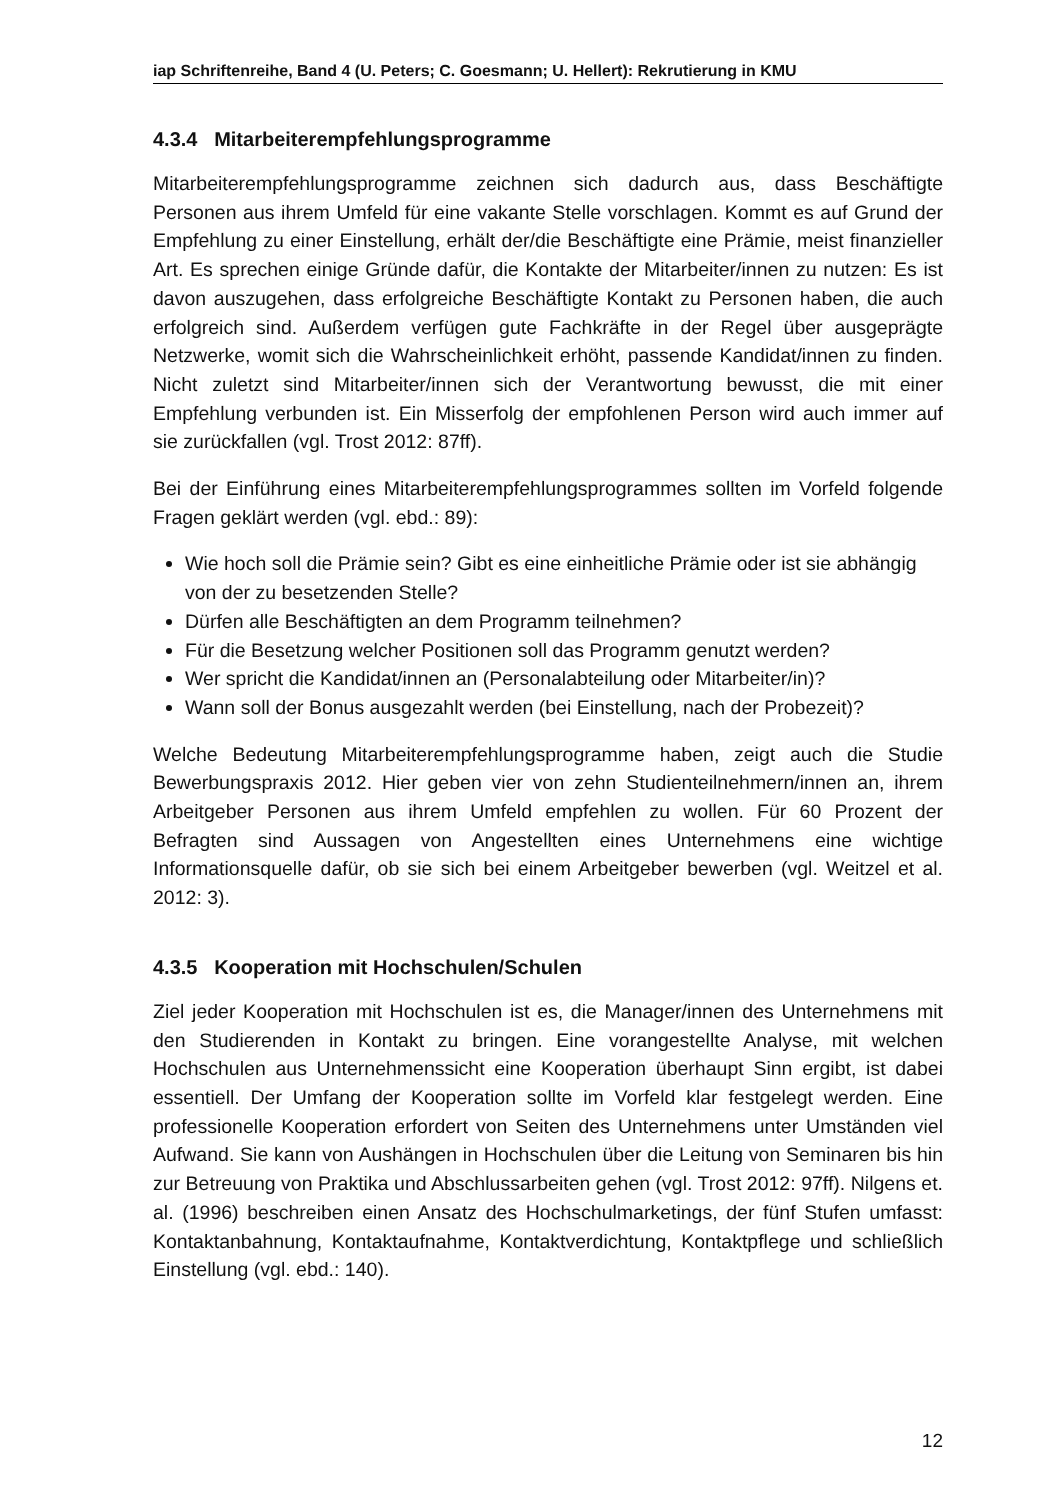iap Schriftenreihe, Band 4 (U. Peters; C. Goesmann; U. Hellert): Rekrutierung in KMU
4.3.4 Mitarbeiterempfehlungsprogramme
Mitarbeiterempfehlungsprogramme zeichnen sich dadurch aus, dass Beschäftigte Personen aus ihrem Umfeld für eine vakante Stelle vorschlagen. Kommt es auf Grund der Empfehlung zu einer Einstellung, erhält der/die Beschäftigte eine Prämie, meist finanzieller Art. Es sprechen einige Gründe dafür, die Kontakte der Mitarbeiter/innen zu nutzen: Es ist davon auszugehen, dass erfolgreiche Beschäftigte Kontakt zu Personen haben, die auch erfolgreich sind. Außerdem verfügen gute Fachkräfte in der Regel über ausgeprägte Netzwerke, womit sich die Wahrscheinlichkeit erhöht, passende Kandidat/innen zu finden. Nicht zuletzt sind Mitarbeiter/innen sich der Verantwortung bewusst, die mit einer Empfehlung verbunden ist. Ein Misserfolg der empfohlenen Person wird auch immer auf sie zurückfallen (vgl. Trost 2012: 87ff).
Bei der Einführung eines Mitarbeiterempfehlungsprogrammes sollten im Vorfeld folgende Fragen geklärt werden (vgl. ebd.: 89):
Wie hoch soll die Prämie sein? Gibt es eine einheitliche Prämie oder ist sie abhängig von der zu besetzenden Stelle?
Dürfen alle Beschäftigten an dem Programm teilnehmen?
Für die Besetzung welcher Positionen soll das Programm genutzt werden?
Wer spricht die Kandidat/innen an (Personalabteilung oder Mitarbeiter/in)?
Wann soll der Bonus ausgezahlt werden (bei Einstellung, nach der Probezeit)?
Welche Bedeutung Mitarbeiterempfehlungsprogramme haben, zeigt auch die Studie Bewerbungspraxis 2012. Hier geben vier von zehn Studienteilnehmern/innen an, ihrem Arbeitgeber Personen aus ihrem Umfeld empfehlen zu wollen. Für 60 Prozent der Befragten sind Aussagen von Angestellten eines Unternehmens eine wichtige Informationsquelle dafür, ob sie sich bei einem Arbeitgeber bewerben (vgl. Weitzel et al. 2012: 3).
4.3.5 Kooperation mit Hochschulen/Schulen
Ziel jeder Kooperation mit Hochschulen ist es, die Manager/innen des Unternehmens mit den Studierenden in Kontakt zu bringen. Eine vorangestellte Analyse, mit welchen Hochschulen aus Unternehmenssicht eine Kooperation überhaupt Sinn ergibt, ist dabei essentiell. Der Umfang der Kooperation sollte im Vorfeld klar festgelegt werden. Eine professionelle Kooperation erfordert von Seiten des Unternehmens unter Umständen viel Aufwand. Sie kann von Aushängen in Hochschulen über die Leitung von Seminaren bis hin zur Betreuung von Praktika und Abschlussarbeiten gehen (vgl. Trost 2012: 97ff). Nilgens et. al. (1996) beschreiben einen Ansatz des Hochschulmarketings, der fünf Stufen umfasst: Kontaktanbahnung, Kontaktaufnahme, Kontaktverdichtung, Kontaktpflege und schließlich Einstellung (vgl. ebd.: 140).
12